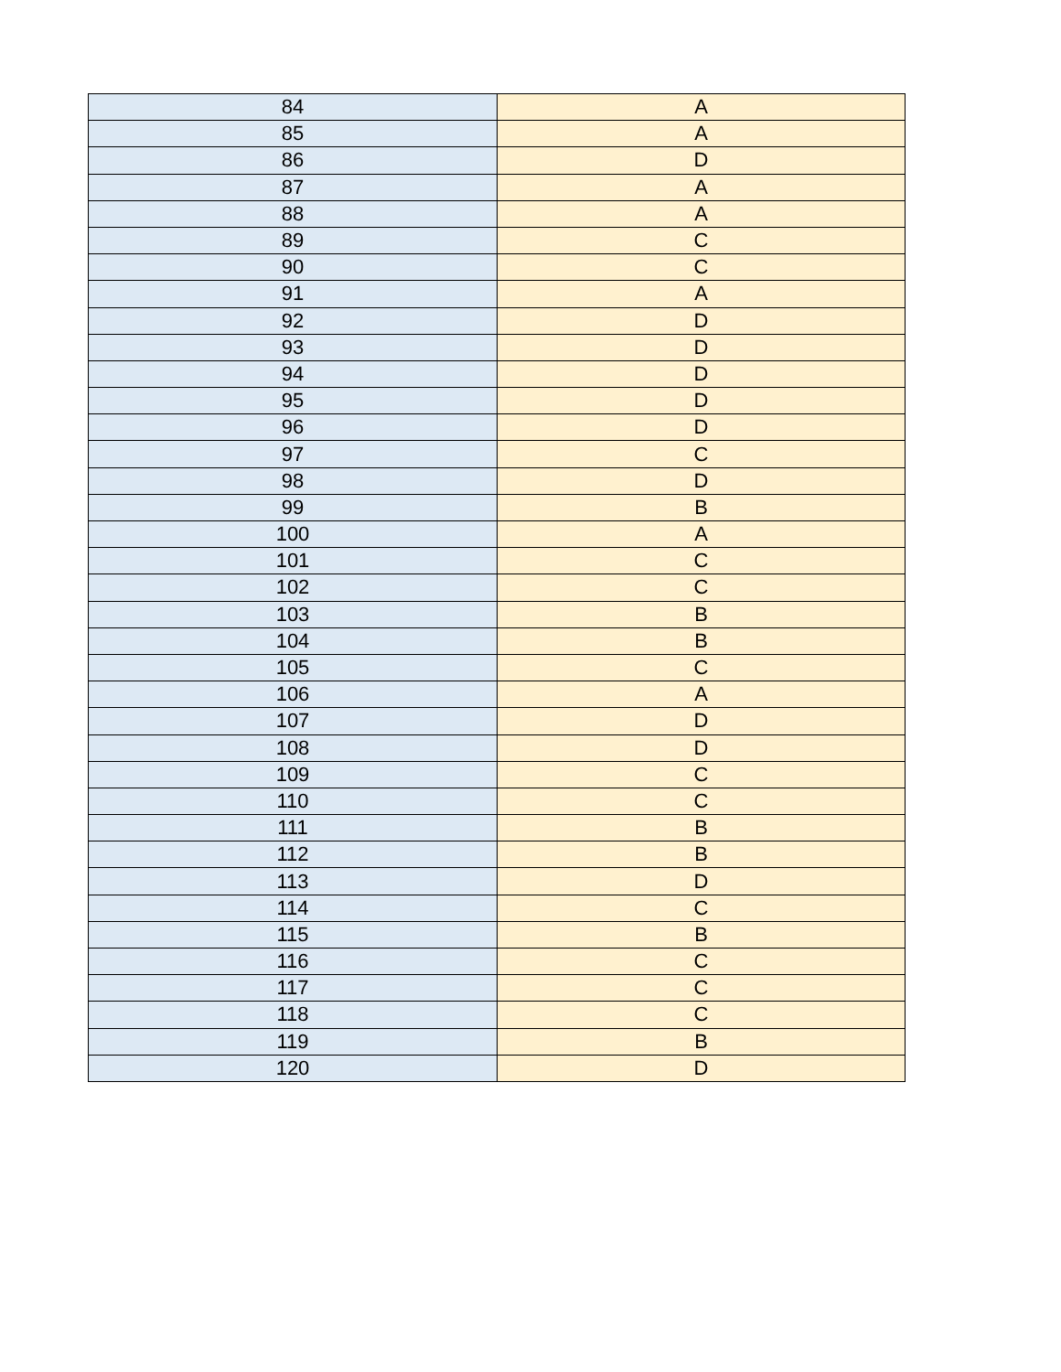| 84 | A |
| 85 | A |
| 86 | D |
| 87 | A |
| 88 | A |
| 89 | C |
| 90 | C |
| 91 | A |
| 92 | D |
| 93 | D |
| 94 | D |
| 95 | D |
| 96 | D |
| 97 | C |
| 98 | D |
| 99 | B |
| 100 | A |
| 101 | C |
| 102 | C |
| 103 | B |
| 104 | B |
| 105 | C |
| 106 | A |
| 107 | D |
| 108 | D |
| 109 | C |
| 110 | C |
| 111 | B |
| 112 | B |
| 113 | D |
| 114 | C |
| 115 | B |
| 116 | C |
| 117 | C |
| 118 | C |
| 119 | B |
| 120 | D |